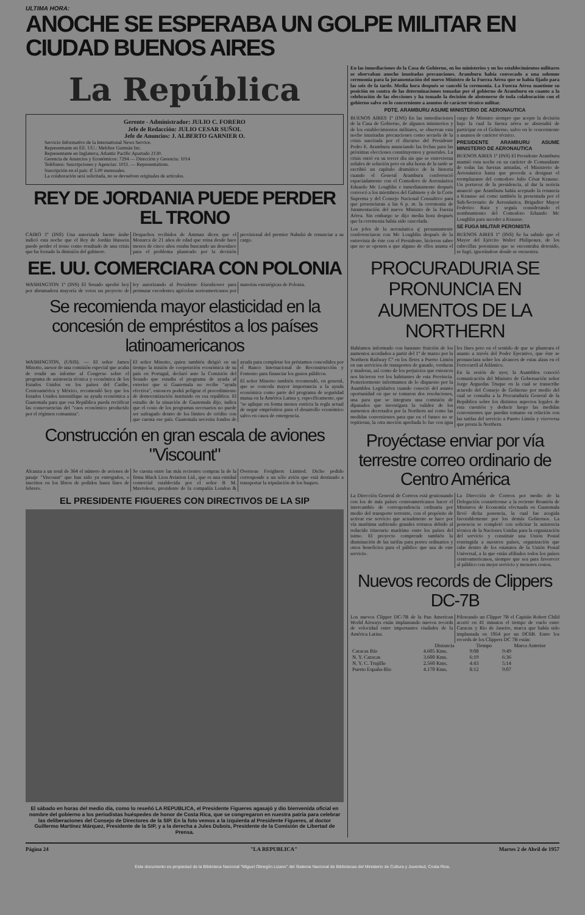ULTIMA HORA:
ANOCHE SE ESPERABA UN GOLPE MILITAR EN CIUDAD BUENOS AIRES
La República
Gerente - Administrador: JULIO C. FORERO
Jefe de Redacción: JULIO CESAR SUÑOL
Jefe de Anuncios: J. ALBERTO GARNIER O.
Servicio Informativo de la International News Service.
Representante en EE. UU.: Melchor Guzmán Inc.
Representante en Inglaterra, Atlantic Pacific Apartado 2130.
Gerencia de Anuncios y Económicos: 7294 — Dirección y Gerencia: 1014
Teléfonos: Suscripciones y Agencias: 1011. — Representations.
Suscripción en el país: ₡ 5.00 mensuales.
La colaboración será solicitada, no se devuelven originales de artículos.
REY DE JORDANIA PUEDE PERDER EL TRONO
CAIRO 1º (INS) Una autorizada fuente árabe indicó esta noche que el Rey de Jordán Hussein puede perder el trono como resultado de una crisis que ha forzado la dimisión del gabinete.
Despachos recibidos de Amman dicen que el Monarca de 21 años de edad que reina desde hace menos de cinco años estaba buscando un desenlace para el problema planteado por la decisión provisional del premier Nabulsi de renunciar a su cargo.
EE. UU. COMERCIARA CON POLONIA
WASHINGTON 1º (INS) El Senado aprobó hoy por abrumadora mayoría de votos un proyecto de ley autorizando al Presidente Eisenhower para permutar excedentes agrícolas norteamericanos por materias estratégicas de Polonia.
Se recomienda mayor elasticidad en la concesión de empréstitos a los países latinoamericanos
WASHINGTON, (USIS). — El señor James Minotto, asesor de una comisión especial que acaba de rendir un informe al Congreso sobre el programa de asistencia técnica y económica de los Estados Unidos en los países del Caribe, Centroamérica y México, recomendó hoy que los Estados Unidos intensifique su ayuda económica a Guatemala para que esa República pueda rectificar las consecuencias del "caos económico producido por el régimen comunista".
El señor Minotto, quien también dirigió en un tiempo la misión de cooperación económica de su país en Portugal, declaró ante la Comisión del Senado que estudia el programa de ayuda al exterior que si Guatemala no recibe "ayuda efectiva", entonces podrá peligrar el procedimiento de democratización instituido en esa república. El estudio de la situación de Guatemala dijo, indica que el costo de los programas necesarios no puede ser sufragado dentro de los límites de crédito con que cuenta ese país. Guatemala necesita fondos de ayuda para completar los préstamos concedidos por el Banco Internacional de Reconstrucción y Fomento para financiar los gastos públicos.
El señor Minotto también recomendó, en general, que se conceda mayor importancia a la ayuda económica como parte del programa de seguridad mutua en la América Latina y, específicamente, que "se aplique en forma menos estricta la regla actual de negar empréstitos para el desarrollo económico salvo en casos de emergencia.
Construcción en gran escala de aviones "Viscount"
Alcanza a un total de 364 el número de aviones de pasaje "Viscount" que han sido ya entregados, o inscritos en los libros de pedidos hasta fines de febrero.
Se cuenta entre las más recientes compras la de la firma Black Lion Aviation Ltd., que es una entidad comercial establecida por el señor B M. Mavroleon, presidente de la compañía London & Overseas Freighters Limited. Dicho pedido corresponde a un sólo avión que está destinado a transportar la tripulación de los buques.
EL PRESIDENTE FIGUERES CON DIRECTIVOS DE LA SIP
El sábado en horas del medio día, como lo reseñó LA REPUBLICA, el Presidente Figueres agasajó y dio bienvenida oficial en nombre del gobierno a los periodistas huéspedes de honor de Costa Rica, que se congregaron en nuestra patria para celebrar las deliberaciones del Consejo de Directores de la SIP. En la foto vemos a la izquierda al Presidente Figueres, al doctor Guillermo Martínez Márquez, Presidente de la SIP, y a la derecha a Jules Dubois, Presidente de la Comisión de Libertad de Prensa.
En las inmediaciones de la Casa de Gobierno, en los ministerios y en los establecimientos militares se obervaban anoche inusitadas precauciones. Aramburu había convocado a una solemne ceremonia para la juramentación del nuevo Ministro de la Fuerza Aérea que se había fijado para las seis de la tarde. Media hora después se canceló la ceremonia. La Fuerza Aérea mantiene su posición en contra de las determinaciones tomadas por el gobierno de Aramburu en cuanto a la celebración de las elecciones y ha tomado la decisión de abstenerse de toda colaboración con el gobierno salvo en lo concerniente a asuntos de carácter técnico militar.
PDTE. ARAMBURU ASUME MINISTERIO DE AERONAUTICA
BUENOS AIRES 1º (INS) En las inmediaciones de la Casa de Gobierno, de algunos ministerios y de los establecimientos militares, se observan esta noche inusitadas precauciones como secuela de la crisis suscitada por el discurso del Presidente Pedro E. Aramburu anunciando las fechas para las próximas elecciones constituyentes y generales. La crisis entró en su tercer día sin que se entrevieran señales de solución pero en alta horas de la tarde se escribió un capítulo dramático de la historia cuando el General Aramburu conferenció espaciadamente con el Comodoro de Aeronáutica Eduardo Mc Loughlin e inmediatamente después convocó a los miembros del Gabinete y de la Corte Suprema y del Consejo Nacional Consultivo para que presenciaran a las 6 p. m. la ceremonia de Juramentación del nuevo Ministro de la Fuerza Aérea. Sin embargo se dijo media hora después que la ceremonia había sido cancelada.
Los jefes de la aeronáutica q' presuntamente conferenciaron con Mc Loughlin después de la entrevista de éste con el Presidente, hicieron saber que no se oponen a que alguno de ellos asuma el cargo de Ministro siempre que acepte la decisión bajo la cual la fuerza aérea se abstendrá de participar en el Gobierno, salvo en lo concerniente a asuntos de carácter técnico.
PRESIDENTE ARAMBURU ASUME MINISTERIO DE AERONAUTICA
BUENOS AIRES 1º (INS) El Presidente Aramburu asumió esta noche en su carácter de Comandante de todas las fuerzas armadas, el Ministerio de Aeronáutica hasta que proceda a designar el reemplazante del comodoro Julio César Krausse. Un portavoz de la presidencia, al dar la noticia anunció que Aramburu había aceptado la renuncia a Krausse así como también la presentada por el Sub-Secretario de Aeronáutica, Brigadier Mayor Federico Ruiz y seguía considerando el nombramiento del Comodoro Eduardo Mc Loughlin para suceder a Krausse.
SE FUGA MILITAR PERONISTA
BUENOS AIRES 1º (INS) Se ha sabido que el Mayor del Ejército Walter Philipeaux, de los cabecillas peronistas que se encontraba detenido, se fugó, ignorándose donde se encuentra.
PROCURADURIA SE PRONUNCIA EN AUMENTOS DE LA NORTHERN
Habíamos informado con bastante fruición de los aumentos acordados a partir del 1º de marzo por la Northern Railway Cº en los fletes a Puerto Limón en sus servicios de transportes de ganado, verduras y maderas, así como de los perjuicios que entonces nos hicieron ver los habitantes de esta Provincia. Posteriormente informamos de lo dispuesto por la Asamblea Legislativa cuando conoció del asunto oportunidad en que se tomaron dos resoluciones, una para que se integrara una comisión de diputados que investigara la validez de los aumentos decretados por la Northern así como las medidas convenientes para que en el futuro no se repitieran, la otra moción aprobada lo fue con igua les fines pero en el sentido de que se planteara el asunto a través del Poder Ejecutivo, que éste se pronunciara sobre los alcances de estas alzas en el Ferrocarril al Atlántico.
En la sesión de ayer, la Asamblea conoció comunicación del Ministro de Gobernación señor Jorge Arguedas Truque en la cual se transcribe acuerdo del Consejo de Gobierno por medio del cual se consulta a la Procuraduría General de la República sobre los distintos aspectos legales de esta cuestión y deducir luego las medidas convenientes que puedan tomarse en relación con las tarifas del servicio a Puerto Limón y viceversa que presta la Northern.
Proyéctase enviar por vía terrestre correo ordinario de Centro América
La Dirección General de Correos está gestionando con los de más países centroamericanos hacer el intercambio de correspondencia ordinaria por medio del transporte terrestre, con el propósito de activar ese servicio que actualmente se hace por vía marítima sufriendo grandes retrasos debido al reducido itinerario marítimo entre los países del istmo. El proyecto comprende también la disminución de las tarifas para portes ordinarios y otros beneficios para el público que usa de este servicio.
La Dirección de Correos por medio de la Delegación costarricense a la reciente Reunión de Ministros de Economía efectuada en Guatemala llevó dicha ponencia, la cual fue acogida favorablemente por los demás Gobiernos. La ponencia se completó con solicitar la asistencia técnica de la Naciones Unidas para la organización del servicio y constituir una Unión Postal restringida a nuestros países, organización que cabe dentro de los estatutos de la Unión Postal Universal, a la que están afiliados todos los países centroamericanos, siempre que sea para favorecer al público con mejor servicio y menores costos.
Nuevos records de Clippers DC-7B
Los nuevos Clipper DC-7B de la Pan American World Airways están implantando nuevos records de velocidad entre importantes ciudades de la América Latina.
Piloteando un Clipper 7B el Capitán Robert Child acortó en 41 minutos el tiempo de vuelo entre Caracas y Río de Janeiro, marca que había sido implantada en 1954 por un DC6B. Entre los records de los Clippers DC 7B están:
| | Distancia | Tiempo | Marca Anterior |
| --- | --- | --- | --- |
| Caracas Río | 4.605 Kms. | 9:08 | 9:49 |
| N. Y. Caracas | 3.600 Kms. | 6:19 | 6:36 |
| N. Y. C. Trujillo | 2.560 Kms. | 4:43 | 5:14 |
| Puerto España-Río | 4.170 Kms. | 8:12 | 9:07 |
Página 24 "LA REPUBLICA" Martes 2 de Abril de 1957
Este documento es propiedad de la Biblioteca Nacional "Miguel Obregón Lizano" del Sistema Nacional de Bibliotecas del Ministerio de Cultura y Juventud, Costa Rica.